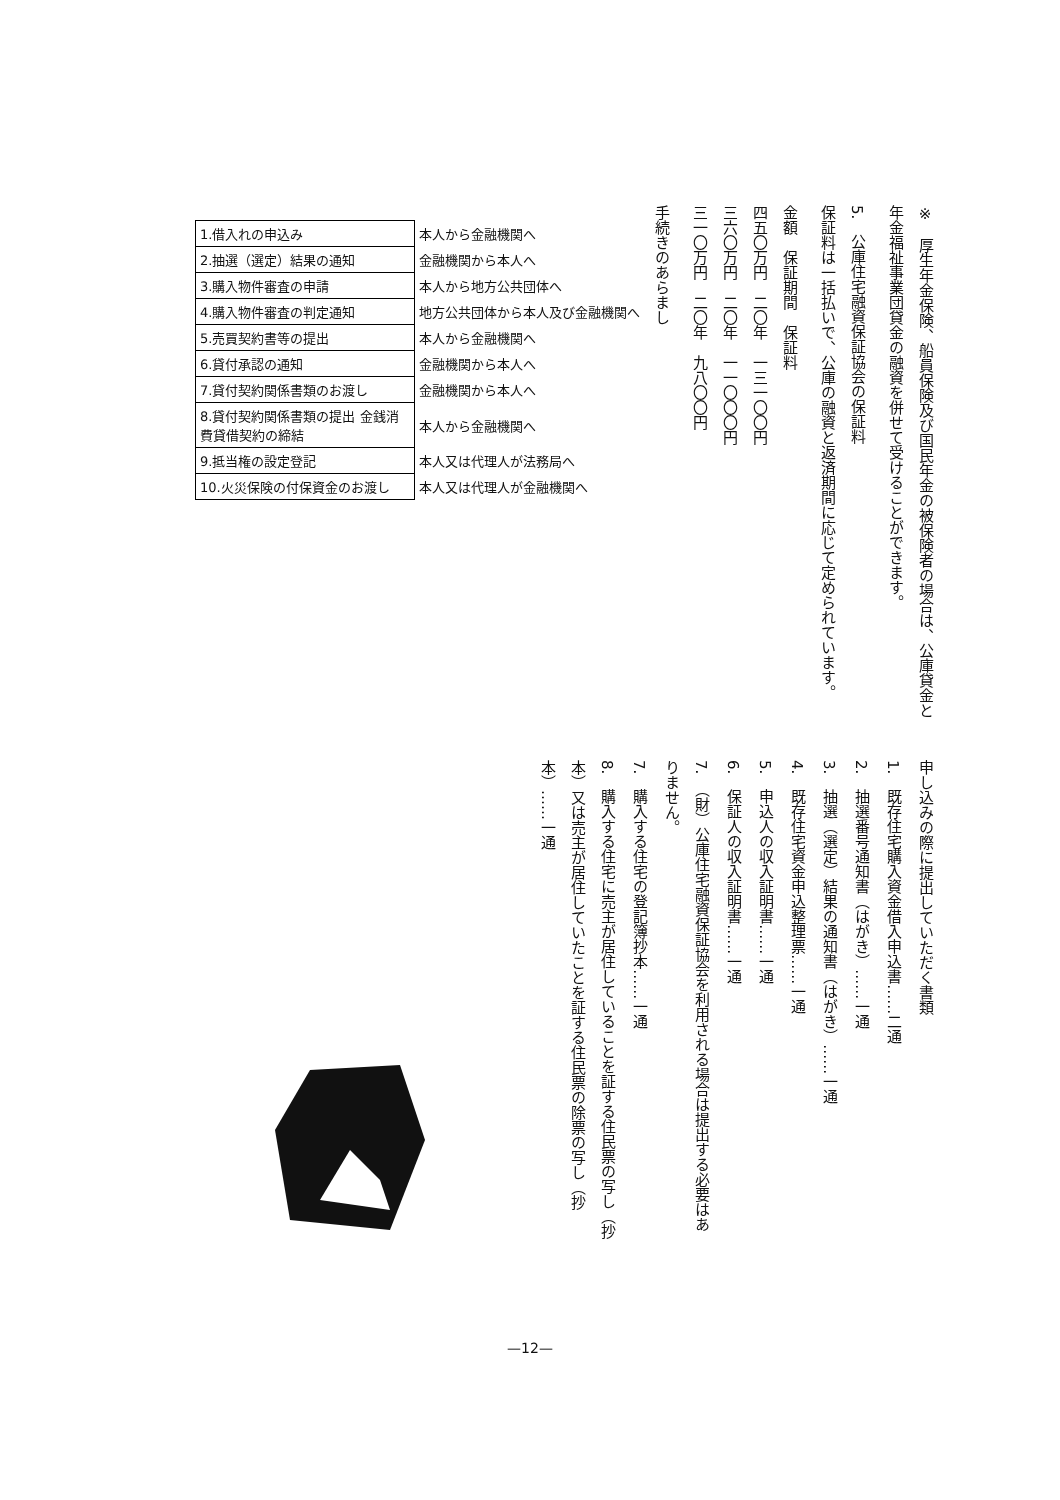※　厚生年金保険、船員保険及び国民年金の被保険者の場合は、公庫貸金と年金福祉事業団貸金の融資を併せて受けることができます。
5.　公庫住宅融資保証協会の保証料
保証料は一括払いで、公庫の融資と返済期間に応じて定められています。
金額　保証期間　保証料
四五〇万円　二〇年　一三一〇〇円
三六〇万円　二〇年　一一〇〇〇円
三一〇万円　二〇年　九八〇〇円
手続きのあらまし
| 1.借入れの申込み | 本人から金融機関へ |
| 2.抽選（選定）結果の通知 | 金融機関から本人へ |
| 3.購入物件審査の申請 | 本人から地方公共団体へ |
| 4.購入物件審査の判定通知 | 地方公共団体から本人及び金融機関へ |
| 5.売買契約書等の提出 | 本人から金融機関へ |
| 6.貸付承認の通知 | 金融機関から本人へ |
| 7.貸付契約関係書類のお渡し | 金融機関から本人へ |
| 8.貸付契約関係書類の提出 金銭消費貸借契約の締結 | 本人から金融機関へ |
| 9.抵当権の設定登記 | 本人又は代理人が法務局へ |
| 10.火災保険の付保資金のお渡し | 本人又は代理人が金融機関へ |
申し込みの際に提出していただく書類
1.　既存住宅購入資金借入申込書……二通
2.　抽選番号通知書（はがき）……一通
3.　抽選（選定）結果の通知書（はがき）……一通
4.　既存住宅資金申込整理票……一通
5.　申込人の収入証明書……一通
6.　保証人の収入証明書……一通
7.　（財）公庫住宅融資保証協会を利用される場合は提出する必要はありません。
7.　購入する住宅の登記簿抄本……一通
8.　購入する住宅に売主が居住していることを証する住民票の写し（抄本）又は売主が居住していたことを証する住民票の除票の写し（抄本）……一通
—12—